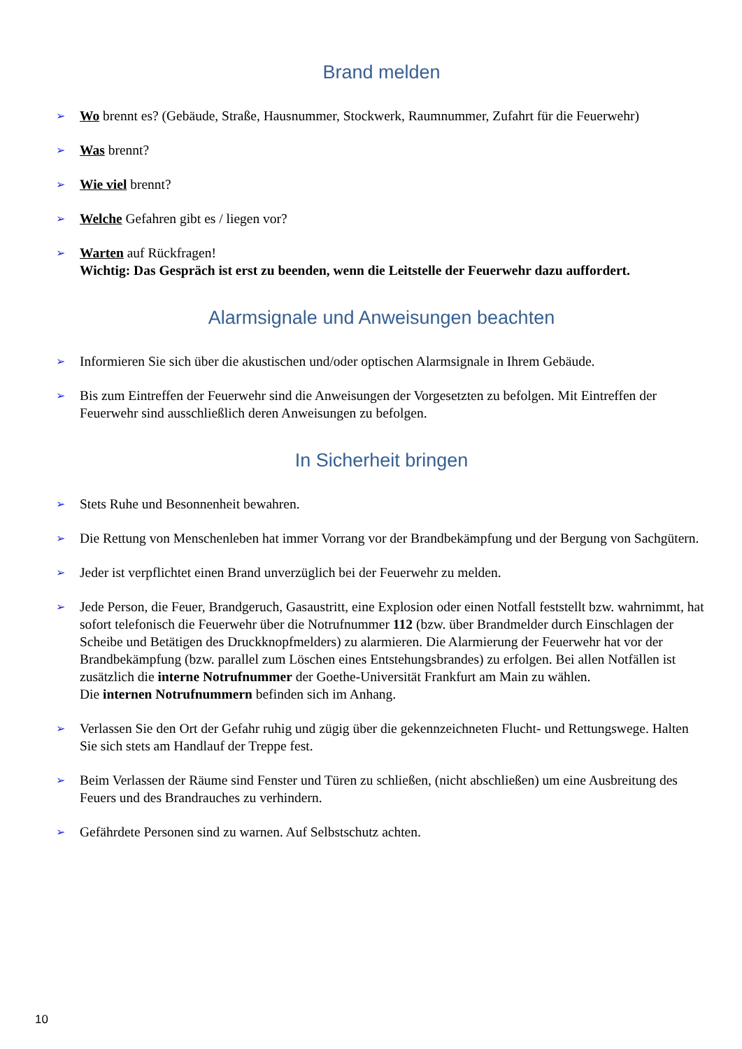Brand melden
➢ Wo brennt es? (Gebäude, Straße, Hausnummer, Stockwerk, Raumnummer, Zufahrt für die Feuerwehr)
➢ Was brennt?
➢ Wie viel brennt?
➢ Welche Gefahren gibt es / liegen vor?
➢ Warten auf Rückfragen!
Wichtig: Das Gespräch ist erst zu beenden, wenn die Leitstelle der Feuerwehr dazu auffordert.
Alarmsignale und Anweisungen beachten
➢ Informieren Sie sich über die akustischen und/oder optischen Alarmsignale in Ihrem Gebäude.
➢ Bis zum Eintreffen der Feuerwehr sind die Anweisungen der Vorgesetzten zu befolgen. Mit Eintreffen der Feuerwehr sind ausschließlich deren Anweisungen zu befolgen.
In Sicherheit bringen
➢ Stets Ruhe und Besonnenheit bewahren.
➢ Die Rettung von Menschenleben hat immer Vorrang vor der Brandbekämpfung und der Bergung von Sachgütern.
➢ Jeder ist verpflichtet einen Brand unverzüglich bei der Feuerwehr zu melden.
➢ Jede Person, die Feuer, Brandgeruch, Gasaustritt, eine Explosion oder einen Notfall feststellt bzw. wahrnimmt, hat sofort telefonisch die Feuerwehr über die Notrufnummer 112 (bzw. über Brandmelder durch Einschlagen der Scheibe und Betätigen des Druckknopfmelders) zu alarmieren. Die Alarmierung der Feuerwehr hat vor der Brandbekämpfung (bzw. parallel zum Löschen eines Entstehungsbrandes) zu erfolgen. Bei allen Notfällen ist zusätzlich die interne Notrufnummer der Goethe-Universität Frankfurt am Main zu wählen.
Die internen Notrufnummern befinden sich im Anhang.
➢ Verlassen Sie den Ort der Gefahr ruhig und zügig über die gekennzeichneten Flucht- und Rettungswege. Halten Sie sich stets am Handlauf der Treppe fest.
➢ Beim Verlassen der Räume sind Fenster und Türen zu schließen, (nicht abschließen) um eine Ausbreitung des Feuers und des Brandrauches zu verhindern.
➢ Gefährdete Personen sind zu warnen. Auf Selbstschutz achten.
10